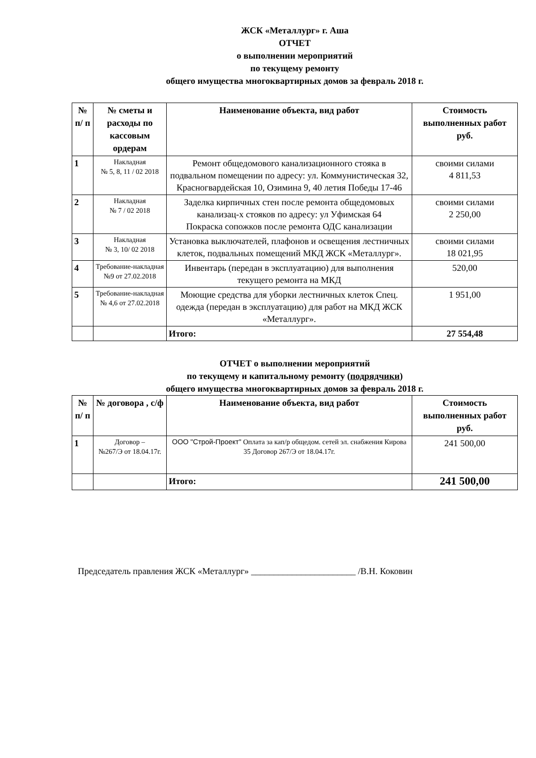ЖСК «Металлург» г. Аша
ОТЧЕТ
о выполнении мероприятий
по текущему ремонту
общего имущества многоквартирных домов за февраль 2018 г.
| № п/ п | № сметы и расходы по кассовым ордерам | Наименование объекта, вид работ | Стоимость выполненных работ руб. |
| --- | --- | --- | --- |
| 1 | Накладная № 5, 8, 11 / 02 2018 | Ремонт общедомового канализационного стояка в подвальном помещении по адресу: ул. Коммунистическая 32, Красногвардейская 10, Озимина 9, 40 летия Победы 17-46 | своими силами 4 811,53 |
| 2 | Накладная № 7 / 02 2018 | Заделка кирпичных стен после ремонта общедомовых канализац-х стояков по адресу: ул Уфимская 64 Покраска сопожков после ремонта ОДС канализации | своими силами 2 250,00 |
| 3 | Накладная № 3, 10/ 02 2018 | Установка выключателей, плафонов и освещения лестничных клеток, подвальных помещений МКД ЖСК «Металлург». | своими силами 18 021,95 |
| 4 | Требование-накладная №9 от 27.02.2018 | Инвентарь (передан в эксплуатацию) для выполнения текущего ремонта на МКД | 520,00 |
| 5 | Требование-накладная № 4,6 от 27.02.2018 | Моющие средства для уборки лестничных клеток Спец. одежда (передан в эксплуатацию) для работ на МКД ЖСК «Металлург». | 1 951,00 |
| | | Итого: | 27 554,48 |
ОТЧЕТ о выполнении мероприятий
по текущему и капитальному ремонту (подрядчики)
общего имущества многоквартирных домов за февраль 2018 г.
| № п/ п | № договора , с/ф | Наименование объекта, вид работ | Стоимость выполненных работ руб. |
| --- | --- | --- | --- |
| 1 | Договор – №267/Э от 18.04.17г. | ООО "Строй-Проект" Оплата за кап/р общедом. сетей эл. снабжения Кирова 35 Договор 267/Э от 18.04.17г. | 241 500,00 |
| | | Итого: | 241 500,00 |
Председатель правления ЖСК «Металлург» _______________________ /В.Н. Коковин